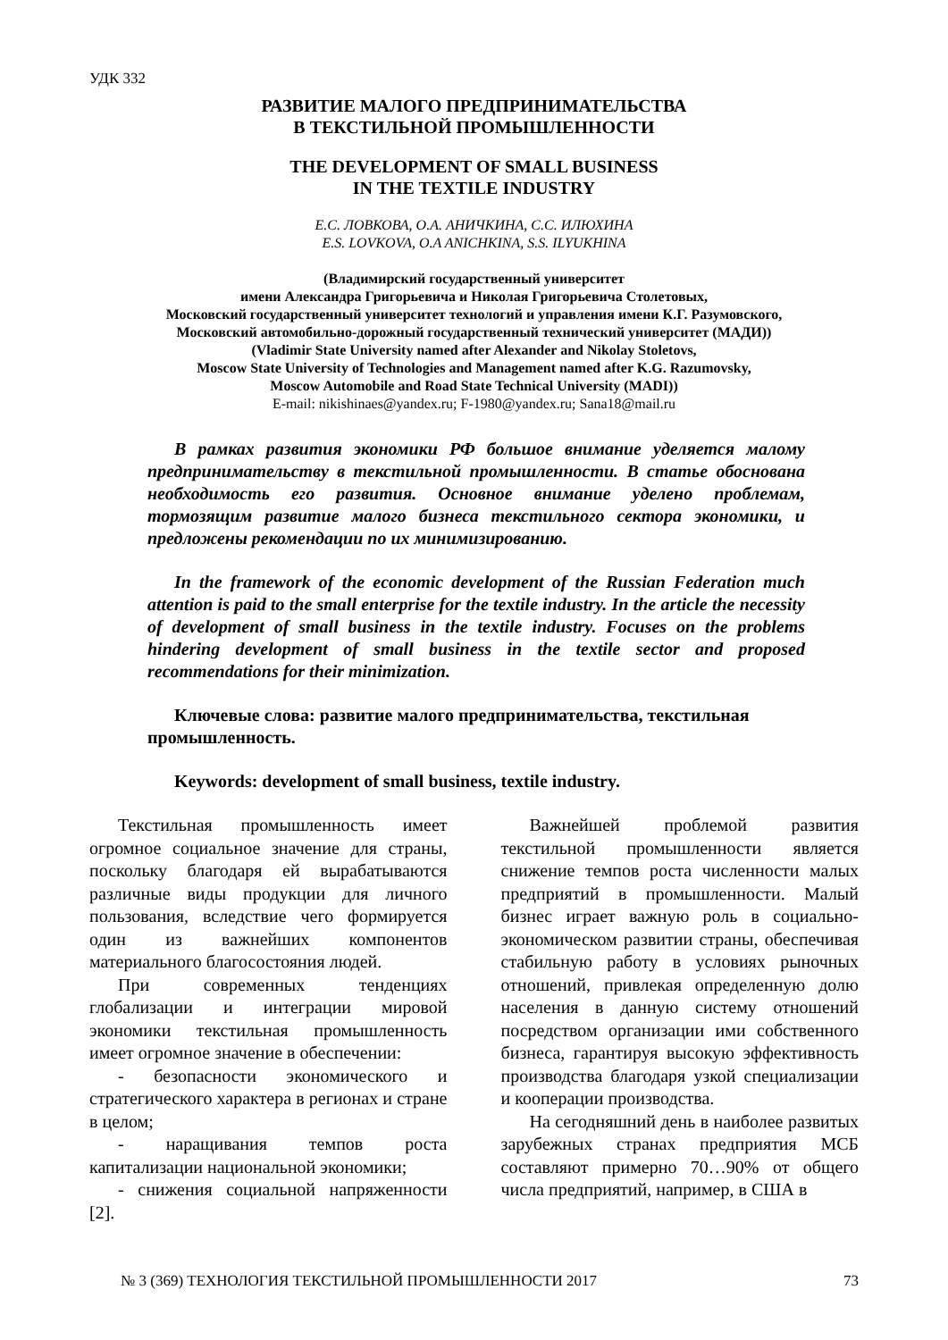УДК 332
РАЗВИТИЕ МАЛОГО ПРЕДПРИНИМАТЕЛЬСТВА
В ТЕКСТИЛЬНОЙ ПРОМЫШЛЕННОСТИ
THE DEVELOPMENT OF SMALL BUSINESS
IN THE TEXTILE INDUSTRY
Е.С. ЛОВКОВА, О.А. АНИЧКИНА, С.С. ИЛЮХИНА
E.S. LOVKOVA, O.A ANICHKINA, S.S. ILYUKHINA
(Владимирский государственный университет
имени Александра Григорьевича и Николая Григорьевича Столетовых,
Московский государственный университет технологий и управления имени К.Г. Разумовского,
Московский автомобильно-дорожный государственный технический университет (МАДИ))
(Vladimir State University named after Alexander and Nikolay Stoletovs,
Moscow State University of Technologies and Management named after K.G. Razumovsky,
Moscow Automobile and Road State Technical University (MADI))
E-mail: nikishinaes@yandex.ru; F-1980@yandex.ru; Sana18@mail.ru
В рамках развития экономики РФ большое внимание уделяется малому предпринимательству в текстильной промышленности. В статье обоснована необходимость его развития. Основное внимание уделено проблемам, тормозящим развитие малого бизнеса текстильного сектора экономики, и предложены рекомендации по их минимизированию.
In the framework of the economic development of the Russian Federation much attention is paid to the small enterprise for the textile industry. In the article the necessity of development of small business in the textile industry. Focuses on the problems hindering development of small business in the textile sector and proposed recommendations for their minimization.
Ключевые слова: развитие малого предпринимательства, текстильная промышленность.
Keywords: development of small business, textile industry.
Текстильная промышленность имеет огромное социальное значение для страны, поскольку благодаря ей вырабатываются различные виды продукции для личного пользования, вследствие чего формируется один из важнейших компонентов материального благосостояния людей.
При современных тенденциях глобализации и интеграции мировой экономики текстильная промышленность имеет огромное значение в обеспечении:
- безопасности экономического и стратегического характера в регионах и стране в целом;
- наращивания темпов роста капитализации национальной экономики;
- снижения социальной напряженности [2].
Важнейшей проблемой развития текстильной промышленности является снижение темпов роста численности малых предприятий в промышленности. Малый бизнес играет важную роль в социально-экономическом развитии страны, обеспечивая стабильную работу в условиях рыночных отношений, привлекая определенную долю населения в данную систему отношений посредством организации ими собственного бизнеса, гарантируя высокую эффективность производства благодаря узкой специализации и кооперации производства.
На сегодняшний день в наиболее развитых зарубежных странах предприятия МСБ составляют примерно 70…90% от общего числа предприятий, например, в США в
№ 3 (369) ТЕХНОЛОГИЯ ТЕКСТИЛЬНОЙ ПРОМЫШЛЕННОСТИ 2017 73